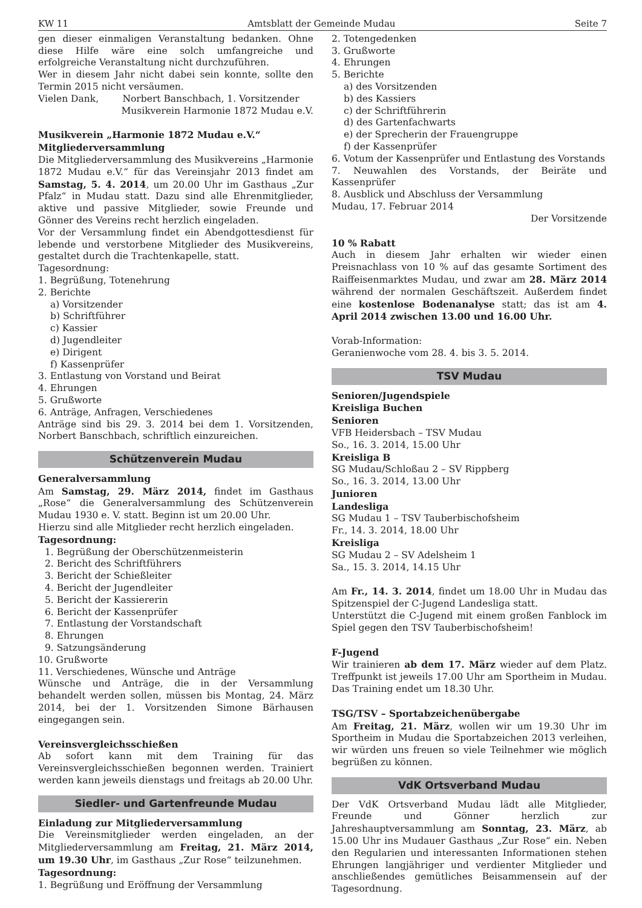KW 11 Amtsblatt der Gemeinde Mudau Seite 7
gen dieser einmaligen Veranstaltung bedanken. Ohne diese Hilfe wäre eine solch umfangreiche und erfolgreiche Veranstaltung nicht durchzuführen.
Wer in diesem Jahr nicht dabei sein konnte, sollte den Termin 2015 nicht versäumen.
Vielen Dank, Norbert Banschbach, 1. Vorsitzender
Musikverein Harmonie 1872 Mudau e.V.
Musikverein „Harmonie 1872 Mudau e.V.“
Mitgliederversammlung
Die Mitgliederversammlung des Musikvereins „Harmonie 1872 Mudau e.V.“ für das Vereinsjahr 2013 findet am Samstag, 5. 4. 2014, um 20.00 Uhr im Gasthaus „Zur Pfalz“ in Mudau statt. Dazu sind alle Ehrenmitglieder, aktive und passive Mitglieder, sowie Freunde und Gönner des Vereins recht herzlich eingeladen.
Vor der Versammlung findet ein Abendgottesdienst für lebende und verstorbene Mitglieder des Musikvereins, gestaltet durch die Trachtenkapelle, statt.
Tagesordnung:
1. Begrüßung, Totenehrung
2. Berichte
a) Vorsitzender
b) Schriftführer
c) Kassier
d) Jugendleiter
e) Dirigent
f) Kassenprüfer
3. Entlastung von Vorstand und Beirat
4. Ehrungen
5. Grußworte
6. Anträge, Anfragen, Verschiedenes
Anträge sind bis 29. 3. 2014 bei dem 1. Vorsitzenden, Norbert Banschbach, schriftlich einzureichen.
Schützenverein Mudau
Generalversammlung
Am Samstag, 29. März 2014, findet im Gasthaus „Rose“ die Generalversammlung des Schützenverein Mudau 1930 e. V. statt. Beginn ist um 20.00 Uhr.
Hierzu sind alle Mitglieder recht herzlich eingeladen.
Tagesordnung:
1. Begrüßung der Oberschützenmeisterin
2. Bericht des Schriftführers
3. Bericht der Schießleiter
4. Bericht der Jugendleiter
5. Bericht der Kassiererin
6. Bericht der Kassenprüfer
7. Entlastung der Vorstandschaft
8. Ehrungen
9. Satzungsänderung
10. Grußworte
11. Verschiedenes, Wünsche und Anträge
Wünsche und Anträge, die in der Versammlung behandelt werden sollen, müssen bis Montag, 24. März 2014, bei der 1. Vorsitzenden Simone Bärhausen eingegangen sein.
Vereinsvergleichsschießen
Ab sofort kann mit dem Training für das Vereinsvergleichsschießen begonnen werden. Trainiert werden kann jeweils dienstags und freitags ab 20.00 Uhr.
Siedler- und Gartenfreunde Mudau
Einladung zur Mitgliederversammlung
Die Vereinsmitglieder werden eingeladen, an der Mitgliederversammlung am Freitag, 21. März 2014, um 19.30 Uhr, im Gasthaus „Zur Rose“ teilzunehmen.
Tagesordnung:
1. Begrüßung und Eröffnung der Versammlung
2. Totengedenken
3. Grußworte
4. Ehrungen
5. Berichte
a) des Vorsitzenden
b) des Kassiers
c) der Schriftführerin
d) des Gartenfachwarts
e) der Sprecherin der Frauengruppe
f) der Kassenprüfer
6. Votum der Kassenprüfer und Entlastung des Vorstands
7. Neuwahlen des Vorstands, der Beiräte und Kassenprüfer
8. Ausblick und Abschluss der Versammlung
Mudau, 17. Februar 2014
Der Vorsitzende
10 % Rabatt
Auch in diesem Jahr erhalten wir wieder einen Preisnachlass von 10 % auf das gesamte Sortiment des Raiffeisenmarktes Mudau, und zwar am 28. März 2014 während der normalen Geschäftszeit. Außerdem findet eine kostenlose Bodenanalyse statt; das ist am 4. April 2014 zwischen 13.00 und 16.00 Uhr.
Vorab-Information:
Geranienwoche vom 28. 4. bis 3. 5. 2014.
TSV Mudau
Senioren/Jugendspiele
Kreisliga Buchen
Senioren
VFB Heidersbach – TSV Mudau
So., 16. 3. 2014, 15.00 Uhr
Kreisliga B
SG Mudau/Schloßau 2 – SV Rippberg
So., 16. 3. 2014, 13.00 Uhr
Junioren
Landesliga
SG Mudau 1 – TSV Tauberbischofsheim
Fr., 14. 3. 2014, 18.00 Uhr
Kreisliga
SG Mudau 2 – SV Adelsheim 1
Sa., 15. 3. 2014, 14.15 Uhr
Am Fr., 14. 3. 2014, findet um 18.00 Uhr in Mudau das Spitzenspiel der C-Jugend Landesliga statt.
Unterstützt die C-Jugend mit einem großen Fanblock im Spiel gegen den TSV Tauberbischofsheim!
F-Jugend
Wir trainieren ab dem 17. März wieder auf dem Platz. Treffpunkt ist jeweils 17.00 Uhr am Sportheim in Mudau. Das Training endet um 18.30 Uhr.
TSG/TSV – Sportabzeichenübergabe
Am Freitag, 21. März, wollen wir um 19.30 Uhr im Sportheim in Mudau die Sportabzeichen 2013 verleihen, wir würden uns freuen so viele Teilnehmer wie möglich begrüßen zu können.
VdK Ortsverband Mudau
Der VdK Ortsverband Mudau lädt alle Mitglieder, Freunde und Gönner herzlich zur Jahreshauptversammlung am Sonntag, 23. März, ab 15.00 Uhr ins Mudauer Gasthaus „Zur Rose“ ein. Neben den Regularien und interessanten Informationen stehen Ehrungen langjähriger und verdienter Mitglieder und anschließendes gemütliches Beisammensein auf der Tagesordnung.